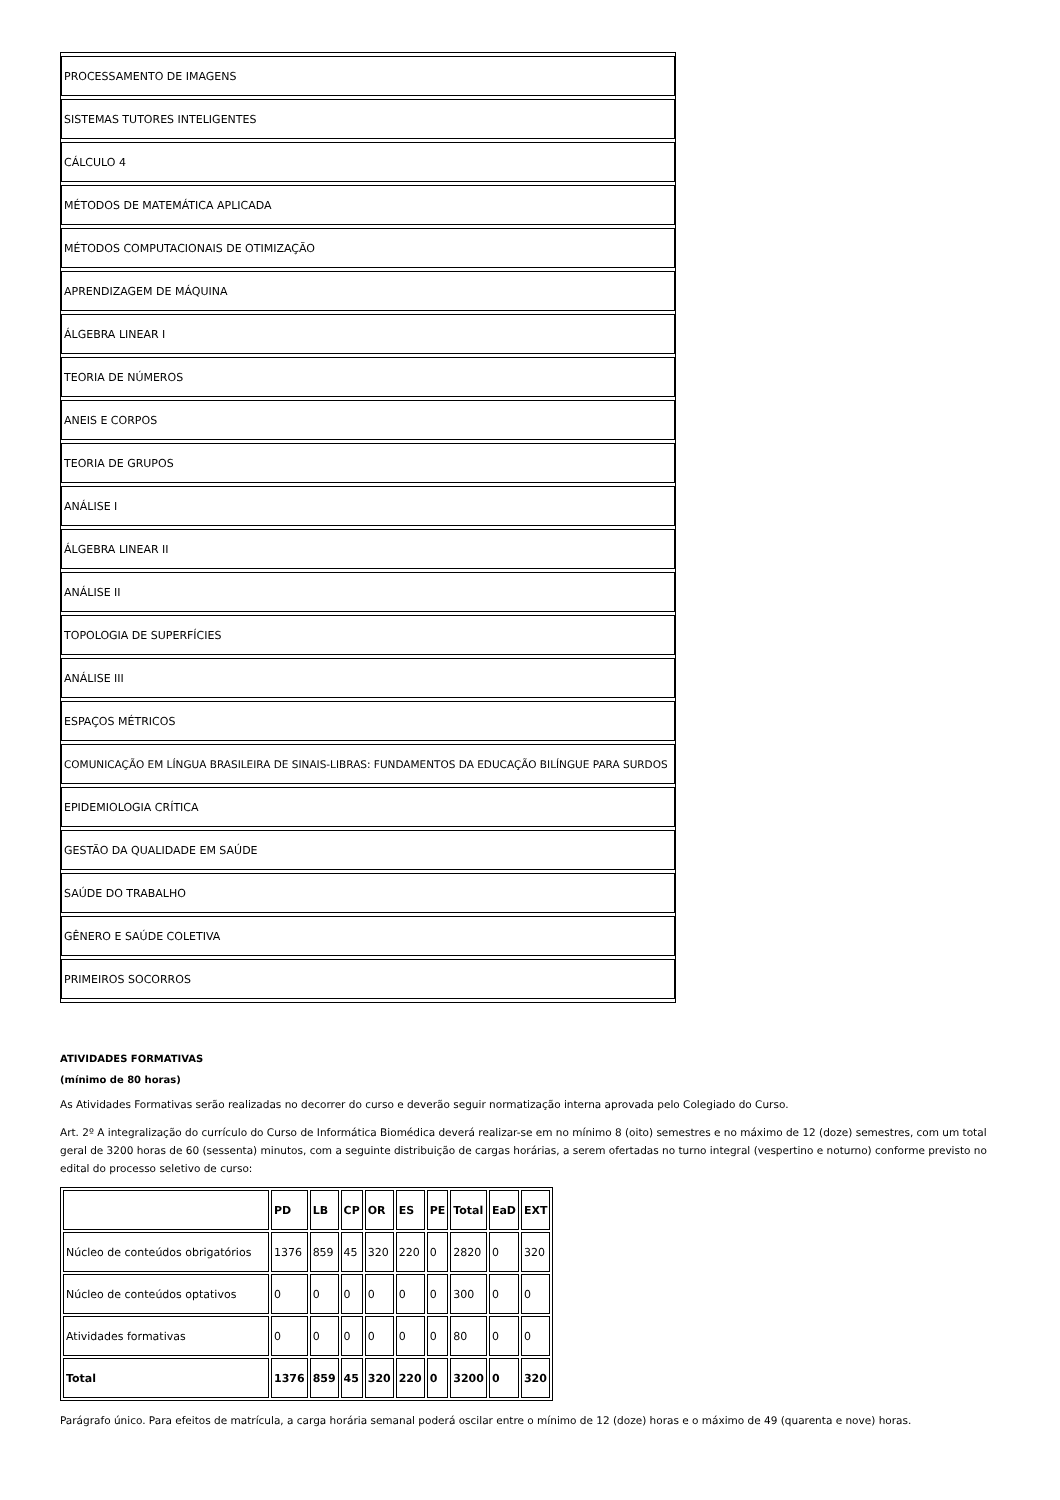| PROCESSAMENTO DE IMAGENS |
| SISTEMAS TUTORES INTELIGENTES |
| CÁLCULO 4 |
| MÉTODOS DE MATEMÁTICA APLICADA |
| MÉTODOS COMPUTACIONAIS DE OTIMIZAÇÃO |
| APRENDIZAGEM DE MÁQUINA |
| ÁLGEBRA LINEAR I |
| TEORIA DE NÚMEROS |
| ANEIS E CORPOS |
| TEORIA DE GRUPOS |
| ANÁLISE I |
| ÁLGEBRA LINEAR II |
| ANÁLISE II |
| TOPOLOGIA DE SUPERFÍCIES |
| ANÁLISE III |
| ESPAÇOS MÉTRICOS |
| COMUNICAÇÃO EM LÍNGUA BRASILEIRA DE SINAIS-LIBRAS: FUNDAMENTOS DA EDUCAÇÃO BILÍNGUE PARA SURDOS |
| EPIDEMIOLOGIA CRÍTICA |
| GESTÃO DA QUALIDADE EM SAÚDE |
| SAÚDE DO TRABALHO |
| GÊNERO E SAÚDE COLETIVA |
| PRIMEIROS SOCORROS |
ATIVIDADES FORMATIVAS
(mínimo de 80 horas)
As Atividades Formativas serão realizadas no decorrer do curso e deverão seguir normatização interna aprovada pelo Colegiado do Curso.
Art. 2º A integralização do currículo do Curso de Informática Biomédica deverá realizar-se em no mínimo 8 (oito) semestres e no máximo de 12 (doze) semestres, com um total geral de 3200 horas de 60 (sessenta) minutos, com a seguinte distribuição de cargas horárias, a serem ofertadas no turno integral (vespertino e noturno) conforme previsto no edital do processo seletivo de curso:
| | PD | LB | CP | OR | ES | PE | Total | EaD | EXT |
| --- | --- | --- | --- | --- | --- | --- | --- | --- | --- |
| Núcleo de conteúdos obrigatórios | 1376 | 859 | 45 | 320 | 220 | 0 | 2820 | 0 | 320 |
| Núcleo de conteúdos optativos | 0 | 0 | 0 | 0 | 0 | 0 | 300 | 0 | 0 |
| Atividades formativas | 0 | 0 | 0 | 0 | 0 | 0 | 80 | 0 | 0 |
| Total | 1376 | 859 | 45 | 320 | 220 | 0 | 3200 | 0 | 320 |
Parágrafo único. Para efeitos de matrícula, a carga horária semanal poderá oscilar entre o mínimo de 12 (doze) horas e o máximo de 49 (quarenta e nove) horas.